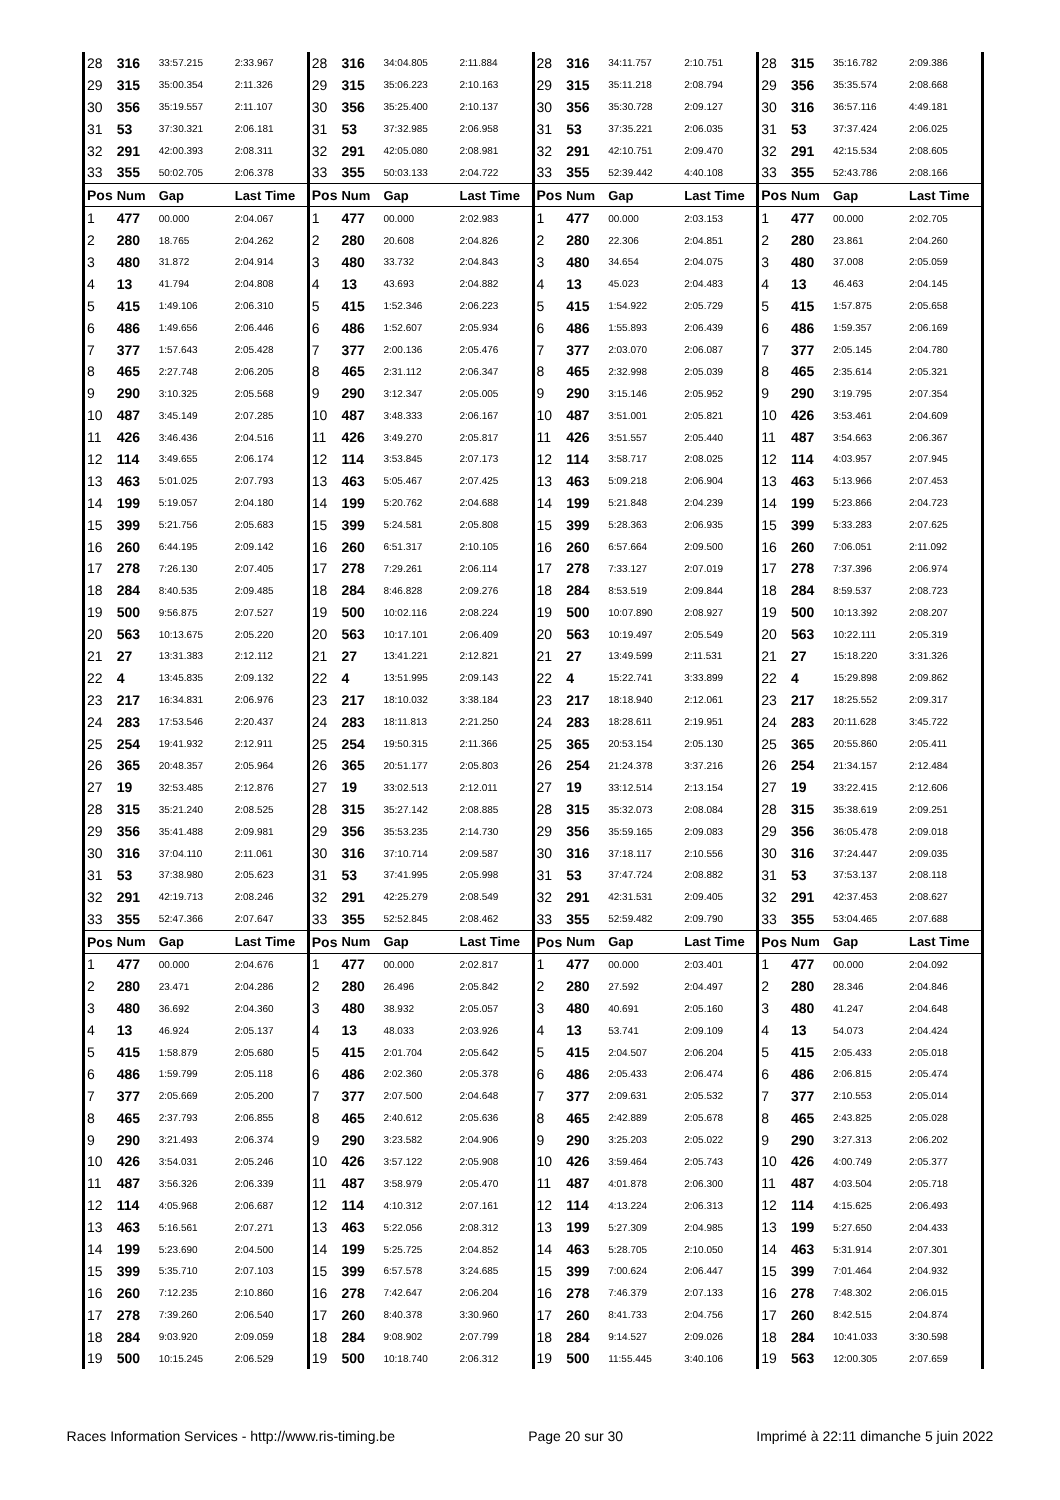| 28 | 316 | 33:57.215 | 2:33.967 | 28 | 316 | 34:04.805 | 2:11.884 | 28 | 316 | 34:11.757 | 2:10.751 | 28 | 315 | 35:16.782 | 2:09.386 |
| 29 | 315 | 35:00.354 | 2:11.326 | 29 | 315 | 35:06.223 | 2:10.163 | 29 | 315 | 35:11.218 | 2:08.794 | 29 | 356 | 35:35.574 | 2:08.668 |
| 30 | 356 | 35:19.557 | 2:11.107 | 30 | 356 | 35:25.400 | 2:10.137 | 30 | 356 | 35:30.728 | 2:09.127 | 30 | 316 | 36:57.116 | 4:49.181 |
| 31 | 53 | 37:30.321 | 2:06.181 | 31 | 53 | 37:32.985 | 2:06.958 | 31 | 53 | 37:35.221 | 2:06.035 | 31 | 53 | 37:37.424 | 2:06.025 |
| 32 | 291 | 42:00.393 | 2:08.311 | 32 | 291 | 42:05.080 | 2:08.981 | 32 | 291 | 42:10.751 | 2:09.470 | 32 | 291 | 42:15.534 | 2:08.605 |
| 33 | 355 | 50:02.705 | 2:06.378 | 33 | 355 | 50:03.133 | 2:04.722 | 33 | 355 | 52:39.442 | 4:40.108 | 33 | 355 | 52:43.786 | 2:08.166 |
| Pos | Num | Gap | Last Time | Pos | Num | Gap | Last Time | Pos | Num | Gap | Last Time | Pos | Num | Gap | Last Time |
| 1 | 477 | 00.000 | 2:04.067 | 1 | 477 | 00.000 | 2:02.983 | 1 | 477 | 00.000 | 2:03.153 | 1 | 477 | 00.000 | 2:02.705 |
| 2 | 280 | 18.765 | 2:04.262 | 2 | 280 | 20.608 | 2:04.826 | 2 | 280 | 22.306 | 2:04.851 | 2 | 280 | 23.861 | 2:04.260 |
| 3 | 480 | 31.872 | 2:04.914 | 3 | 480 | 33.732 | 2:04.843 | 3 | 480 | 34.654 | 2:04.075 | 3 | 480 | 37.008 | 2:05.059 |
| 4 | 13 | 41.794 | 2:04.808 | 4 | 13 | 43.693 | 2:04.882 | 4 | 13 | 45.023 | 2:04.483 | 4 | 13 | 46.463 | 2:04.145 |
| 5 | 415 | 1:49.106 | 2:06.310 | 5 | 415 | 1:52.346 | 2:06.223 | 5 | 415 | 1:54.922 | 2:05.729 | 5 | 415 | 1:57.875 | 2:05.658 |
| 6 | 486 | 1:49.656 | 2:06.446 | 6 | 486 | 1:52.607 | 2:05.934 | 6 | 486 | 1:55.893 | 2:06.439 | 6 | 486 | 1:59.357 | 2:06.169 |
| 7 | 377 | 1:57.643 | 2:05.428 | 7 | 377 | 2:00.136 | 2:05.476 | 7 | 377 | 2:03.070 | 2:06.087 | 7 | 377 | 2:05.145 | 2:04.780 |
| 8 | 465 | 2:27.748 | 2:06.205 | 8 | 465 | 2:31.112 | 2:06.347 | 8 | 465 | 2:32.998 | 2:05.039 | 8 | 465 | 2:35.614 | 2:05.321 |
| 9 | 290 | 3:10.325 | 2:05.568 | 9 | 290 | 3:12.347 | 2:05.005 | 9 | 290 | 3:15.146 | 2:05.952 | 9 | 290 | 3:19.795 | 2:07.354 |
| 10 | 487 | 3:45.149 | 2:07.285 | 10 | 487 | 3:48.333 | 2:06.167 | 10 | 487 | 3:51.001 | 2:05.821 | 10 | 426 | 3:53.461 | 2:04.609 |
| 11 | 426 | 3:46.436 | 2:04.516 | 11 | 426 | 3:49.270 | 2:05.817 | 11 | 426 | 3:51.557 | 2:05.440 | 11 | 487 | 3:54.663 | 2:06.367 |
| 12 | 114 | 3:49.655 | 2:06.174 | 12 | 114 | 3:53.845 | 2:07.173 | 12 | 114 | 3:58.717 | 2:08.025 | 12 | 114 | 4:03.957 | 2:07.945 |
| 13 | 463 | 5:01.025 | 2:07.793 | 13 | 463 | 5:05.467 | 2:07.425 | 13 | 463 | 5:09.218 | 2:06.904 | 13 | 463 | 5:13.966 | 2:07.453 |
| 14 | 199 | 5:19.057 | 2:04.180 | 14 | 199 | 5:20.762 | 2:04.688 | 14 | 199 | 5:21.848 | 2:04.239 | 14 | 199 | 5:23.866 | 2:04.723 |
| 15 | 399 | 5:21.756 | 2:05.683 | 15 | 399 | 5:24.581 | 2:05.808 | 15 | 399 | 5:28.363 | 2:06.935 | 15 | 399 | 5:33.283 | 2:07.625 |
| 16 | 260 | 6:44.195 | 2:09.142 | 16 | 260 | 6:51.317 | 2:10.105 | 16 | 260 | 6:57.664 | 2:09.500 | 16 | 260 | 7:06.051 | 2:11.092 |
| 17 | 278 | 7:26.130 | 2:07.405 | 17 | 278 | 7:29.261 | 2:06.114 | 17 | 278 | 7:33.127 | 2:07.019 | 17 | 278 | 7:37.396 | 2:06.974 |
| 18 | 284 | 8:40.535 | 2:09.485 | 18 | 284 | 8:46.828 | 2:09.276 | 18 | 284 | 8:53.519 | 2:09.844 | 18 | 284 | 8:59.537 | 2:08.723 |
| 19 | 500 | 9:56.875 | 2:07.527 | 19 | 500 | 10:02.116 | 2:08.224 | 19 | 500 | 10:07.890 | 2:08.927 | 19 | 500 | 10:13.392 | 2:08.207 |
| 20 | 563 | 10:13.675 | 2:05.220 | 20 | 563 | 10:17.101 | 2:06.409 | 20 | 563 | 10:19.497 | 2:05.549 | 20 | 563 | 10:22.111 | 2:05.319 |
| 21 | 27 | 13:31.383 | 2:12.112 | 21 | 27 | 13:41.221 | 2:12.821 | 21 | 27 | 13:49.599 | 2:11.531 | 21 | 27 | 15:18.220 | 3:31.326 |
| 22 | 4 | 13:45.835 | 2:09.132 | 22 | 4 | 13:51.995 | 2:09.143 | 22 | 4 | 15:22.741 | 3:33.899 | 22 | 4 | 15:29.898 | 2:09.862 |
| 23 | 217 | 16:34.831 | 2:06.976 | 23 | 217 | 18:10.032 | 3:38.184 | 23 | 217 | 18:18.940 | 2:12.061 | 23 | 217 | 18:25.552 | 2:09.317 |
| 24 | 283 | 17:53.546 | 2:20.437 | 24 | 283 | 18:11.813 | 2:21.250 | 24 | 283 | 18:28.611 | 2:19.951 | 24 | 283 | 20:11.628 | 3:45.722 |
| 25 | 254 | 19:41.932 | 2:12.911 | 25 | 254 | 19:50.315 | 2:11.366 | 25 | 365 | 20:53.154 | 2:05.130 | 25 | 365 | 20:55.860 | 2:05.411 |
| 26 | 365 | 20:48.357 | 2:05.964 | 26 | 365 | 20:51.177 | 2:05.803 | 26 | 254 | 21:24.378 | 3:37.216 | 26 | 254 | 21:34.157 | 2:12.484 |
| 27 | 19 | 32:53.485 | 2:12.876 | 27 | 19 | 33:02.513 | 2:12.011 | 27 | 19 | 33:12.514 | 2:13.154 | 27 | 19 | 33:22.415 | 2:12.606 |
| 28 | 315 | 35:21.240 | 2:08.525 | 28 | 315 | 35:27.142 | 2:08.885 | 28 | 315 | 35:32.073 | 2:08.084 | 28 | 315 | 35:38.619 | 2:09.251 |
| 29 | 356 | 35:41.488 | 2:09.981 | 29 | 356 | 35:53.235 | 2:14.730 | 29 | 356 | 35:59.165 | 2:09.083 | 29 | 356 | 36:05.478 | 2:09.018 |
| 30 | 316 | 37:04.110 | 2:11.061 | 30 | 316 | 37:10.714 | 2:09.587 | 30 | 316 | 37:18.117 | 2:10.556 | 30 | 316 | 37:24.447 | 2:09.035 |
| 31 | 53 | 37:38.980 | 2:05.623 | 31 | 53 | 37:41.995 | 2:05.998 | 31 | 53 | 37:47.724 | 2:08.882 | 31 | 53 | 37:53.137 | 2:08.118 |
| 32 | 291 | 42:19.713 | 2:08.246 | 32 | 291 | 42:25.279 | 2:08.549 | 32 | 291 | 42:31.531 | 2:09.405 | 32 | 291 | 42:37.453 | 2:08.627 |
| 33 | 355 | 52:47.366 | 2:07.647 | 33 | 355 | 52:52.845 | 2:08.462 | 33 | 355 | 52:59.482 | 2:09.790 | 33 | 355 | 53:04.465 | 2:07.688 |
| Pos | Num | Gap | Last Time | Pos | Num | Gap | Last Time | Pos | Num | Gap | Last Time | Pos | Num | Gap | Last Time |
| 1 | 477 | 00.000 | 2:04.676 | 1 | 477 | 00.000 | 2:02.817 | 1 | 477 | 00.000 | 2:03.401 | 1 | 477 | 00.000 | 2:04.092 |
| 2 | 280 | 23.471 | 2:04.286 | 2 | 280 | 26.496 | 2:05.842 | 2 | 280 | 27.592 | 2:04.497 | 2 | 280 | 28.346 | 2:04.846 |
| 3 | 480 | 36.692 | 2:04.360 | 3 | 480 | 38.932 | 2:05.057 | 3 | 480 | 40.691 | 2:05.160 | 3 | 480 | 41.247 | 2:04.648 |
| 4 | 13 | 46.924 | 2:05.137 | 4 | 13 | 48.033 | 2:03.926 | 4 | 13 | 53.741 | 2:09.109 | 4 | 13 | 54.073 | 2:04.424 |
| 5 | 415 | 1:58.879 | 2:05.680 | 5 | 415 | 2:01.704 | 2:05.642 | 5 | 415 | 2:04.507 | 2:06.204 | 5 | 415 | 2:05.433 | 2:05.018 |
| 6 | 486 | 1:59.799 | 2:05.118 | 6 | 486 | 2:02.360 | 2:05.378 | 6 | 486 | 2:05.433 | 2:06.474 | 6 | 486 | 2:06.815 | 2:05.474 |
| 7 | 377 | 2:05.669 | 2:05.200 | 7 | 377 | 2:07.500 | 2:04.648 | 7 | 377 | 2:09.631 | 2:05.532 | 7 | 377 | 2:10.553 | 2:05.014 |
| 8 | 465 | 2:37.793 | 2:06.855 | 8 | 465 | 2:40.612 | 2:05.636 | 8 | 465 | 2:42.889 | 2:05.678 | 8 | 465 | 2:43.825 | 2:05.028 |
| 9 | 290 | 3:21.493 | 2:06.374 | 9 | 290 | 3:23.582 | 2:04.906 | 9 | 290 | 3:25.203 | 2:05.022 | 9 | 290 | 3:27.313 | 2:06.202 |
| 10 | 426 | 3:54.031 | 2:05.246 | 10 | 426 | 3:57.122 | 2:05.908 | 10 | 426 | 3:59.464 | 2:05.743 | 10 | 426 | 4:00.749 | 2:05.377 |
| 11 | 487 | 3:56.326 | 2:06.339 | 11 | 487 | 3:58.979 | 2:05.470 | 11 | 487 | 4:01.878 | 2:06.300 | 11 | 487 | 4:03.504 | 2:05.718 |
| 12 | 114 | 4:05.968 | 2:06.687 | 12 | 114 | 4:10.312 | 2:07.161 | 12 | 114 | 4:13.224 | 2:06.313 | 12 | 114 | 4:15.625 | 2:06.493 |
| 13 | 463 | 5:16.561 | 2:07.271 | 13 | 463 | 5:22.056 | 2:08.312 | 13 | 199 | 5:27.309 | 2:04.985 | 13 | 199 | 5:27.650 | 2:04.433 |
| 14 | 199 | 5:23.690 | 2:04.500 | 14 | 199 | 5:25.725 | 2:04.852 | 14 | 463 | 5:28.705 | 2:10.050 | 14 | 463 | 5:31.914 | 2:07.301 |
| 15 | 399 | 5:35.710 | 2:07.103 | 15 | 399 | 6:57.578 | 3:24.685 | 15 | 399 | 7:00.624 | 2:06.447 | 15 | 399 | 7:01.464 | 2:04.932 |
| 16 | 260 | 7:12.235 | 2:10.860 | 16 | 278 | 7:42.647 | 2:06.204 | 16 | 278 | 7:46.379 | 2:07.133 | 16 | 278 | 7:48.302 | 2:06.015 |
| 17 | 278 | 7:39.260 | 2:06.540 | 17 | 260 | 8:40.378 | 3:30.960 | 17 | 260 | 8:41.733 | 2:04.756 | 17 | 260 | 8:42.515 | 2:04.874 |
| 18 | 284 | 9:03.920 | 2:09.059 | 18 | 284 | 9:08.902 | 2:07.799 | 18 | 284 | 9:14.527 | 2:09.026 | 18 | 284 | 10:41.033 | 3:30.598 |
| 19 | 500 | 10:15.245 | 2:06.529 | 19 | 500 | 10:18.740 | 2:06.312 | 19 | 500 | 11:55.445 | 3:40.106 | 19 | 563 | 12:00.305 | 2:07.659 |
Races Information Services - http://www.ris-timing.be Page 20 sur 30 Imprimé à 22:11 dimanche 5 juin 2022